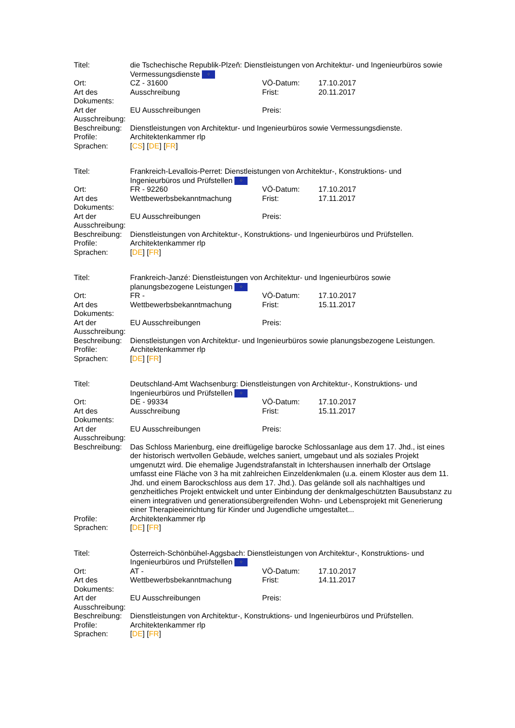| Titel: | die Tschechische Republik-Plzeň: Dienstleistungen von Architektur- und Ingenieurbüros sowie Vermessungsdienste ⁘ | | |
| Ort: | CZ - 31600 | VÖ-Datum: | 17.10.2017 |
| Art des Dokuments: | Ausschreibung | Frist: | 20.11.2017 |
| Art der Ausschreibung: | EU Ausschreibungen | Preis: | |
| Beschreibung: | Dienstleistungen von Architektur- und Ingenieurbüros sowie Vermessungsdienste. | | |
| Profile: | Architektenkammer rlp | | |
| Sprachen: | [ CS ] [ DE ] [ FR ] | | |
| Titel: | Frankreich-Levallois-Perret: Dienstleistungen von Architektur-, Konstruktions- und Ingenieurbüros und Prüfstellen ⁘ | | |
| Ort: | FR - 92260 | VÖ-Datum: | 17.10.2017 |
| Art des Dokuments: | Wettbewerbsbekanntmachung | Frist: | 17.11.2017 |
| Art der Ausschreibung: | EU Ausschreibungen | Preis: | |
| Beschreibung: | Dienstleistungen von Architektur-, Konstruktions- und Ingenieurbüros und Prüfstellen. | | |
| Profile: | Architektenkammer rlp | | |
| Sprachen: | [ DE ] [ FR ] | | |
| Titel: | Frankreich-Janzé: Dienstleistungen von Architektur- und Ingenieurbüros sowie planungsbezogene Leistungen ⁘ | | |
| Ort: | FR - | VÖ-Datum: | 17.10.2017 |
| Art des Dokuments: | Wettbewerbsbekanntmachung | Frist: | 15.11.2017 |
| Art der Ausschreibung: | EU Ausschreibungen | Preis: | |
| Beschreibung: | Dienstleistungen von Architektur- und Ingenieurbüros sowie planungsbezogene Leistungen. | | |
| Profile: | Architektenkammer rlp | | |
| Sprachen: | [ DE ] [ FR ] | | |
| Titel: | Deutschland-Amt Wachsenburg: Dienstleistungen von Architektur-, Konstruktions- und Ingenieurbüros und Prüfstellen ⁘ | | |
| Ort: | DE - 99334 | VÖ-Datum: | 17.10.2017 |
| Art des Dokuments: | Ausschreibung | Frist: | 15.11.2017 |
| Art der Ausschreibung: | EU Ausschreibungen | Preis: | |
| Beschreibung: | Das Schloss Marienburg, eine dreiflügelige barocke Schlossanlage aus dem 17. Jhd., ist eines der historisch wertvollen Gebäude, welches saniert, umgebaut und als soziales Projekt umgenutzt wird. Die ehemalige Jugendstrafanstalt in Ichtershausen innerhalb der Ortslage umfasst eine Fläche von 3 ha mit zahlreichen Einzeldenkmalen (u.a. einem Kloster aus dem 11. Jhd. und einem Barockschloss aus dem 17. Jhd.). Das gelände soll als nachhaltiges und genzheitliches Projekt entwickelt und unter Einbindung der denkmalgeschützten Bausubstanz zu einem integrativen und generationsübergreifenden Wohn- und Lebensprojekt mit Generierung einer Therapieeinrichtung für Kinder und Jugendliche umgestaltet... | | |
| Profile: | Architektenkammer rlp | | |
| Sprachen: | [ DE ] [ FR ] | | |
| Titel: | Österreich-Schönbühel-Aggsbach: Dienstleistungen von Architektur-, Konstruktions- und Ingenieurbüros und Prüfstellen ⁘ | | |
| Ort: | AT - | VÖ-Datum: | 17.10.2017 |
| Art des Dokuments: | Wettbewerbsbekanntmachung | Frist: | 14.11.2017 |
| Art der Ausschreibung: | EU Ausschreibungen | Preis: | |
| Beschreibung: | Dienstleistungen von Architektur-, Konstruktions- und Ingenieurbüros und Prüfstellen. | | |
| Profile: | Architektenkammer rlp | | |
| Sprachen: | [ DE ] [ FR ] | | |